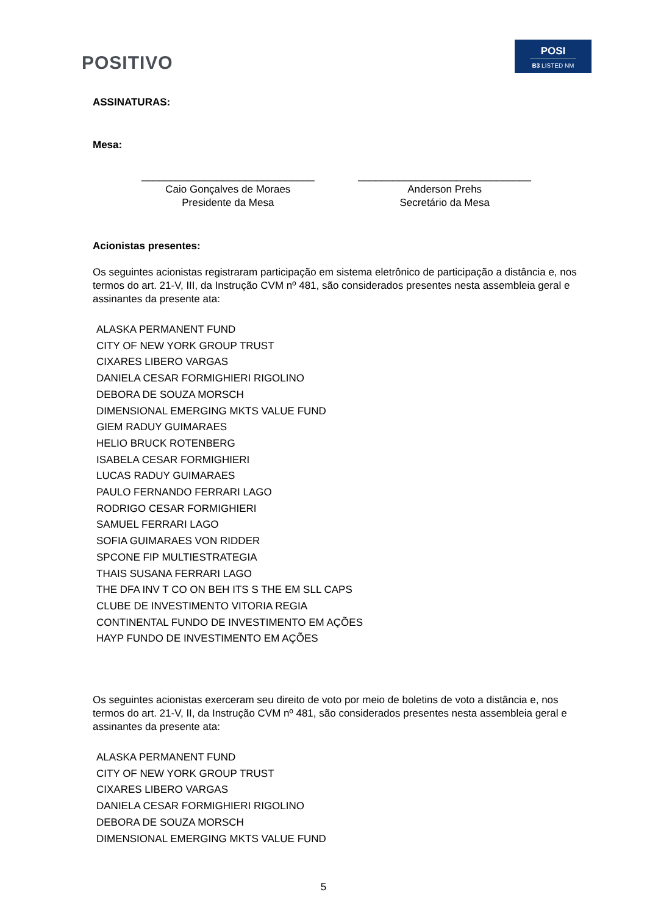POSITIVO
POSI
B3 LISTED NM
ASSINATURAS:
Mesa:
______________________________
Caio Gonçalves de Moraes
Presidente da Mesa
______________________________
Anderson Prehs
Secretário da Mesa
Acionistas presentes:
Os seguintes acionistas registraram participação em sistema eletrônico de participação a distância e, nos termos do art. 21-V, III, da Instrução CVM nº 481, são considerados presentes nesta assembleia geral e assinantes da presente ata:
ALASKA PERMANENT FUND
CITY OF NEW YORK GROUP TRUST
CIXARES LIBERO VARGAS
DANIELA CESAR FORMIGHIERI RIGOLINO
DEBORA DE SOUZA MORSCH
DIMENSIONAL EMERGING MKTS VALUE FUND
GIEM RADUY GUIMARAES
HELIO BRUCK ROTENBERG
ISABELA CESAR FORMIGHIERI
LUCAS RADUY GUIMARAES
PAULO FERNANDO FERRARI LAGO
RODRIGO CESAR FORMIGHIERI
SAMUEL FERRARI LAGO
SOFIA GUIMARAES VON RIDDER
SPCONE FIP MULTIESTRATEGIA
THAIS SUSANA FERRARI LAGO
THE DFA INV T CO ON BEH ITS S THE EM SLL CAPS
CLUBE DE INVESTIMENTO VITORIA REGIA
CONTINENTAL FUNDO DE INVESTIMENTO EM AÇÕES
HAYP FUNDO DE INVESTIMENTO EM AÇÕES
Os seguintes acionistas exerceram seu direito de voto por meio de boletins de voto a distância e, nos termos do art. 21-V, II, da Instrução CVM nº 481, são considerados presentes nesta assembleia geral e assinantes da presente ata:
ALASKA PERMANENT FUND
CITY OF NEW YORK GROUP TRUST
CIXARES LIBERO VARGAS
DANIELA CESAR FORMIGHIERI RIGOLINO
DEBORA DE SOUZA MORSCH
DIMENSIONAL EMERGING MKTS VALUE FUND
5